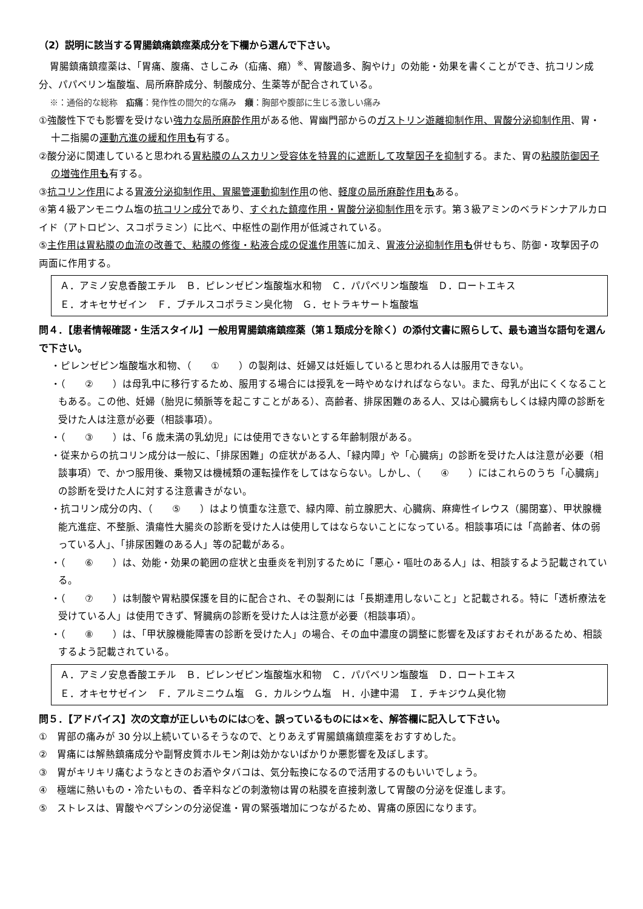（2）説明に該当する胃腸鎮痛鎮痙薬成分を下欄から選んで下さい。
胃腸鎮痛鎮痙薬は、「胃痛、腹痛、さしこみ（疝痛、癪）<sup>※</sup>、胃酸過多、胸やけ」の効能・効果を書くことができ、抗コリン成分、パパベリン塩酸塩、局所麻酔成分、制酸成分、生薬等が配合されている。
※：通俗的な総称　疝痛：発作性の間欠的な痛み　癪：胸部や腹部に生じる激しい痛み
①強酸性下でも影響を受けない強力な局所麻酔作用がある他、胃幽門部からのガストリン遊離抑制作用、胃酸分泌抑制作用、胃・十二指腸の運動亢進の緩和作用も有する。
②酸分泌に関連していると思われる胃粘膜のムスカリン受容体を特異的に遮断して攻撃因子を抑制する。また、胃の粘膜防御因子の増強作用も有する。
③抗コリン作用による胃液分泌抑制作用、胃腸管運動抑制作用の他、軽度の局所麻酔作用もある。
④第４級アンモニウム塩の抗コリン成分であり、すぐれた鎮痙作用・胃酸分泌抑制作用を示す。第３級アミンのベラドンナアルカロイド（アトロピン、スコポラミン）に比べ、中枢性の副作用が低減されている。
⑤主作用は胃粘膜の血流の改善で、粘膜の修復・粘液合成の促進作用等に加え、胃液分泌抑制作用も併せもち、防御・攻撃因子の両面に作用する。
Ａ．アミノ安息香酸エチル　Ｂ．ピレンゼピン塩酸塩水和物　Ｃ．パパベリン塩酸塩　Ｄ．ロートエキス
Ｅ．オキセサゼイン　Ｆ．ブチルスコポラミン臭化物　Ｇ．セトラキサート塩酸塩
問４．【患者情報確認・生活スタイル】一般用胃腸鎮痛鎮痙薬（第１類成分を除く）の添付文書に照らして、最も適当な語句を選んで下さい。
・ピレンゼピン塩酸塩水和物、（　　①　　）の製剤は、妊婦又は妊娠していると思われる人は服用できない。
・（　　②　　）は母乳中に移行するため、服用する場合には授乳を一時やめなければならない。また、母乳が出にくくなることもある。この他、妊婦（胎児に頻脈等を起こすことがある）、高齢者、排尿困難のある人、又は心臓病もしくは緑内障の診断を受けた人は注意が必要（相談事項）。
・（　　③　　）は、「6 歳未満の乳幼児」には使用できないとする年齢制限がある。
・従来からの抗コリン成分は一般に、「排尿困難」の症状がある人、「緑内障」や「心臓病」の診断を受けた人は注意が必要（相談事項）で、かつ服用後、乗物又は機械類の運転操作をしてはならない。しかし、（　　④　　）にはこれらのうち「心臓病」の診断を受けた人に対する注意書きがない。
・抗コリン成分の内、（　　⑤　　）はより慎重な注意で、緑内障、前立腺肥大、心臓病、麻痺性イレウス（腸閉塞）、甲状腺機能亢進症、不整脈、潰瘍性大腸炎の診断を受けた人は使用してはならないことになっている。相談事項には「高齢者、体の弱っている人」、「排尿困難のある人」等の記載がある。
・（　　⑥　　）は、効能・効果の範囲の症状と虫垂炎を判別するために「悪心・嘔吐のある人」は、相談するよう記載されている。
・（　　⑦　　）は制酸や胃粘膜保護を目的に配合され、その製剤には「長期連用しないこと」と記載される。特に「透析療法を受けている人」は使用できず、腎臓病の診断を受けた人は注意が必要（相談事項）。
・（　　⑧　　）は、「甲状腺機能障害の診断を受けた人」の場合、その血中濃度の調整に影響を及ぼすおそれがあるため、相談するよう記載されている。
Ａ．アミノ安息香酸エチル　Ｂ．ピレンゼピン塩酸塩水和物　Ｃ．パパベリン塩酸塩　Ｄ．ロートエキス
Ｅ．オキセサゼイン　Ｆ．アルミニウム塩　Ｇ．カルシウム塩　Ｈ．小建中湯　Ｉ．チキジウム臭化物
問５．【アドバイス】次の文章が正しいものには○を、誤っているものには×を、解答欄に記入して下さい。
①　胃部の痛みが 30 分以上続いているそうなので、とりあえず胃腸鎮痛鎮痙薬をおすすめした。
②　胃痛には解熱鎮痛成分や副腎皮質ホルモン剤は効かないばかりか悪影響を及ぼします。
③　胃がキリキリ痛むようなときのお酒やタバコは、気分転換になるので活用するのもいいでしょう。
④　極端に熱いもの・冷たいもの、香辛料などの刺激物は胃の粘膜を直接刺激して胃酸の分泌を促進します。
⑤　ストレスは、胃酸やペプシンの分泌促進・胃の緊張増加につながるため、胃痛の原因になります。